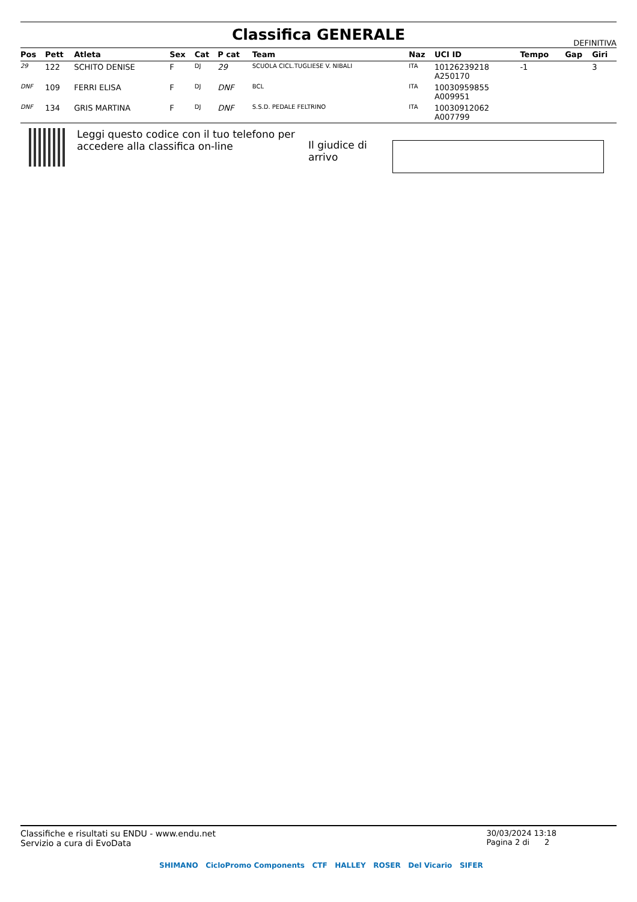Classifica GENERALE
DEFINITIVA
| Pos | Pett | Atleta | Sex | Cat | P cat | Team | Naz | UCI ID | Tempo | Gap | Giri |
| --- | --- | --- | --- | --- | --- | --- | --- | --- | --- | --- | --- |
| 29 | 122 | SCHITO DENISE | F | DJ | 29 | SCUOLA CICL.TUGLIESE V. NIBALI | ITA | 10126239218 A250170 | -1 | | 3 |
| DNF | 109 | FERRI ELISA | F | DJ | DNF | BCL | ITA | 10030959855 A009951 | | | |
| DNF | 134 | GRIS MARTINA | F | DJ | DNF | S.S.D. PEDALE FELTRINO | ITA | 10030912062 A007799 | | | |
Leggi questo codice con il tuo telefono per accedere alla classifica on-line
Il giudice di arrivo
Classifiche e risultati su ENDU - www.endu.net
Servizio a cura di EvoData
30/03/2024 13:18
Pagina 2 di 2
SHIMANO CicloPromo Components CTF HALLEY ROSER Del Vicario SIFER